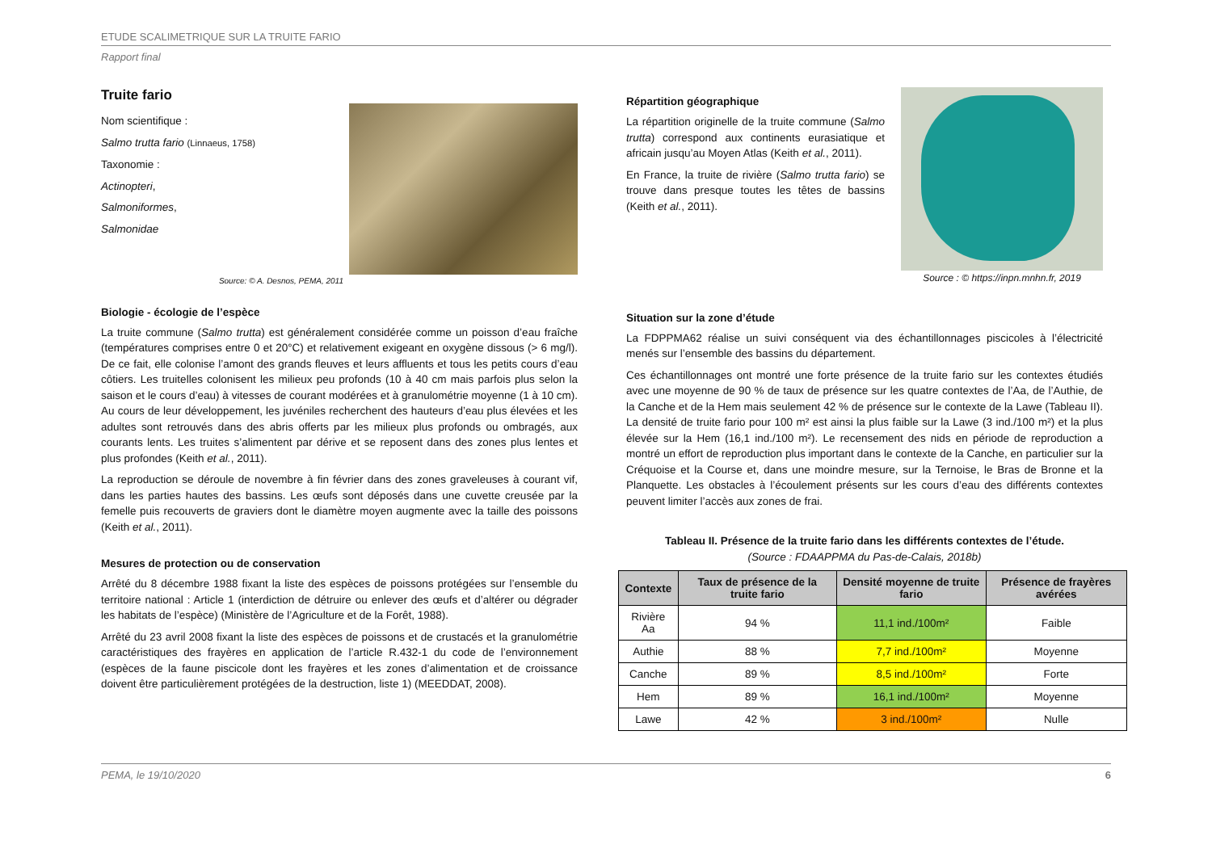ETUDE SCALIMETRIQUE SUR LA TRUITE FARIO
Rapport final
Truite fario
Nom scientifique :
Salmo trutta fario (Linnaeus, 1758)
Taxonomie :
Actinopteri,
Salmoniformes,
Salmonidae
Source: © A. Desnos, PEMA, 2011
Biologie - écologie de l’espèce
La truite commune (Salmo trutta) est généralement considérée comme un poisson d’eau fraîche (températures comprises entre 0 et 20°C) et relativement exigeant en oxygène dissous (> 6 mg/l). De ce fait, elle colonise l’amont des grands fleuves et leurs affluents et tous les petits cours d’eau côtiers. Les truitelles colonisent les milieux peu profonds (10 à 40 cm mais parfois plus selon la saison et le cours d’eau) à vitesses de courant modérées et à granulométrie moyenne (1 à 10 cm). Au cours de leur développement, les juvéniles recherchent des hauteurs d’eau plus élevées et les adultes sont retrouvés dans des abris offerts par les milieux plus profonds ou ombragés, aux courants lents. Les truites s’alimentent par dérive et se reposent dans des zones plus lentes et plus profondes (Keith et al., 2011).
La reproduction se déroule de novembre à fin février dans des zones graveleuses à courant vif, dans les parties hautes des bassins. Les œufs sont déposés dans une cuvette creusée par la femelle puis recouverts de graviers dont le diamètre moyen augmente avec la taille des poissons (Keith et al., 2011).
Mesures de protection ou de conservation
Arrêté du 8 décembre 1988 fixant la liste des espèces de poissons protégées sur l’ensemble du territoire national : Article 1 (interdiction de détruire ou enlever des œufs et d’altérer ou dégrader les habitats de l’espèce) (Ministère de l’Agriculture et de la Forêt, 1988).
Arrêté du 23 avril 2008 fixant la liste des espèces de poissons et de crustacés et la granulométrie caractéristiques des frayères en application de l’article R.432-1 du code de l’environnement (espèces de la faune piscicole dont les frayères et les zones d’alimentation et de croissance doivent être particulièrement protégées de la destruction, liste 1) (MEEDDAT, 2008).
Répartition géographique
La répartition originelle de la truite commune (Salmo trutta) correspond aux continents eurasiatique et africain jusqu’au Moyen Atlas (Keith et al., 2011).
En France, la truite de rivière (Salmo trutta fario) se trouve dans presque toutes les têtes de bassins (Keith et al., 2011).
Source : © https://inpn.mnhn.fr, 2019
Situation sur la zone d’étude
La FDPPMA62 réalise un suivi conséquent via des échantillonnages piscicoles à l’électricité menés sur l’ensemble des bassins du département.
Ces échantillonnages ont montré une forte présence de la truite fario sur les contextes étudiés avec une moyenne de 90 % de taux de présence sur les quatre contextes de l’Aa, de l’Authie, de la Canche et de la Hem mais seulement 42 % de présence sur le contexte de la Lawe (Tableau II). La densité de truite fario pour 100 m² est ainsi la plus faible sur la Lawe (3 ind./100 m²) et la plus élevée sur la Hem (16,1 ind./100 m²). Le recensement des nids en période de reproduction a montré un effort de reproduction plus important dans le contexte de la Canche, en particulier sur la Créquoise et la Course et, dans une moindre mesure, sur la Ternoise, le Bras de Bronne et la Planquette. Les obstacles à l’écoulement présents sur les cours d’eau des différents contextes peuvent limiter l’accès aux zones de frai.
Tableau II. Présence de la truite fario dans les différents contextes de l’étude.
(Source : FDAAPPMA du Pas-de-Calais, 2018b)
| Contexte | Taux de présence de la truite fario | Densité moyenne de truite fario | Présence de frayères avérées |
| --- | --- | --- | --- |
| Rivière Aa | 94 % | 11,1 ind./100m² | Faible |
| Authie | 88 % | 7,7 ind./100m² | Moyenne |
| Canche | 89 % | 8,5 ind./100m² | Forte |
| Hem | 89 % | 16,1 ind./100m² | Moyenne |
| Lawe | 42 % | 3 ind./100m² | Nulle |
PEMA, le 19/10/2020 6